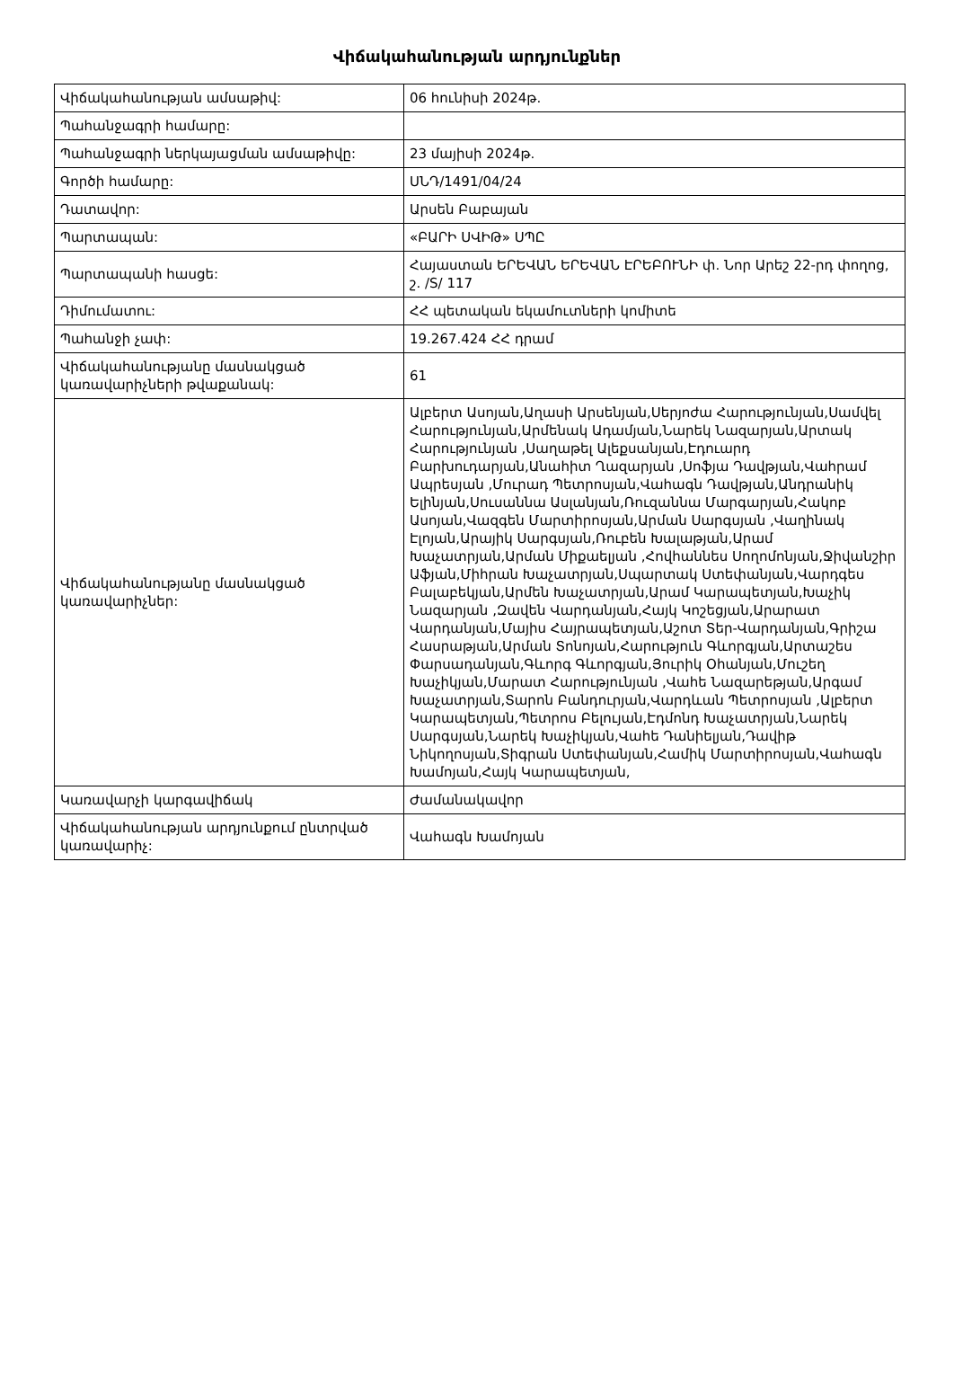Վիճակահանության արդյունքներ
| Վիճակահանության ամսաթիվ: | 06 հունիսի 2024թ. |
| Պահանջագրի համարը: | |
| Պահանջագրի ներկայացման ամսաթիվը: | 23 մայիսի 2024թ. |
| Գործի համարը: | ՍՆԴ/1491/04/24 |
| Դատավոր: | Արսեն Բաբայան |
| Պարտապան: | «ԲԱՐԻ ՍՎԻԹ» ՍՊԸ |
| Պարտապանի հասցե: | Հայաստան ԵՐԵՎԱՆ ԵՐԵՎԱՆ ԷՐԵԲՈՒՆԻ փ. Նոր Արեշ 22-րդ փողոց, շ. /S/ 117 |
| Դիմումատու: | ՀՀ պետական եկամուտների կոմիտե |
| Պահանջի չափ: | 19.267.424 ՀՀ դրամ |
| Վիճակահանությանը մասնակցած կառավարիչների թվաքանակ: | 61 |
| Վիճակահանությանը մասնակցած կառավարիչներ: | Ալբերտ Ասոյան,Աղասի Արսենյան,Սերյոժա Հարությունյան,Սամվել Հարությունյան,Արմենակ Ադամյան,Նարեկ Նազարյան,Արտակ Հարությունյան ,Սաղաթել Ալեքսանյան,Էդուարդ Բարխուդարյան,Անահիտ Ղազարյան ,Սոֆյա Դավթյան,Վահրամ Ապրեսյան ,Մուրադ Պետրոսյան,Վահագն Դավթյան,Անդրանիկ Ելինյան,Սուսաննա Ասլանյան,Ռուզաննա Մարգարյան,Հակոբ Ասոյան,Վազգեն Մարտիրոսյան,Արման Սարգսյան ,Վաղինակ Էլոյան,Արայիկ Սարգսյան,Ռուբեն Խալաթյան,Արամ Խաչատրյան,Արման Միքաելյան ,Հովհաննես Սողոմոնյան,Ջիվանշիր Աֆյան,Միհրան Խաչատրյան,Սպարտակ Ստեփանյան,Վարդգես Բալաբեկյան,Արմեն Խաչատրյան,Արամ Կարապետյան,Խաչիկ Նազարյան ,Զավեն Վարդանյան,Հայկ Կոշեցյան,Արարատ Վարդանյան,Մայիս Հայրապետյան,Աշոտ Տեր-Վարդանյան,Գրիշա Հասրաթյան,Արման Տոնոյան,Հարություն Գևորգյան,Արտաշես Փարսադանյան,Գևորգ Գևորգյան,Յուրիկ Օհանյան,Մուշեղ Խաչիկյան,Մարատ Հարությունյան ,Վահե Նազարեթյան,Արգամ Խաչատրյան,Տարոն Բանդուրյան,Վարդևան Պետրոսյան ,Ալբերտ Կարապետյան,Պետրոս Բելույան,Էդմոնդ Խաչատրյան,Նարեկ Սարգսյան,Նարեկ Խաչիկյան,Վահե Դանիելյան,Դավիթ Նիկողոսյան,Տիգրան Ստեփանյան,Համիկ Մարտիրոսյան,Վահագն Խամոյան,Հայկ Կարապետյան, |
| Կառավարչի կարգավիճակ | Ժամանակավոր |
| Վիճակահանության արդյունքում ընտրված կառավարիչ: | Վահագն Խամոյան |